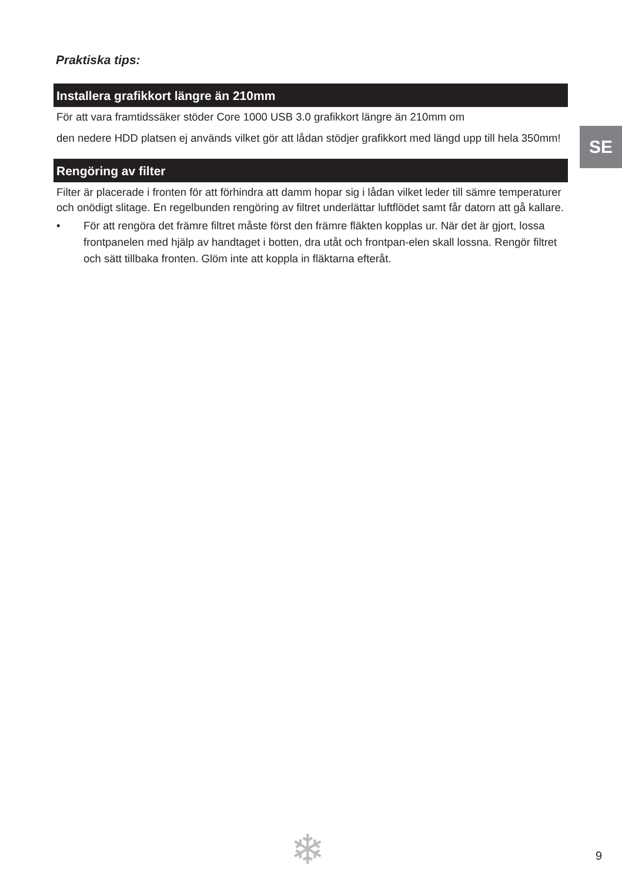SE
Praktiska tips:
Installera grafikkort längre än 210mm
För att vara framtidssäker stöder Core 1000 USB 3.0 grafikkort längre än 210mm om
den nedere HDD platsen ej används vilket gör att lådan stödjer grafikkort med längd upp till hela 350mm!
Rengöring av filter
Filter är placerade i fronten för att förhindra att damm hopar sig i lådan vilket leder till sämre temperaturer och onödigt slitage. En regelbunden rengöring av filtret underlättar luftflödet samt får datorn att gå kallare.
• För att rengöra det främre filtret måste först den främre fläkten kopplas ur. När det är gjort, lossa frontpanelen med hjälp av handtaget i botten, dra utåt och frontpan-elen skall lossna. Rengör filtret och sätt tillbaka fronten. Glöm inte att koppla in fläktarna efteråt.
❄ 9